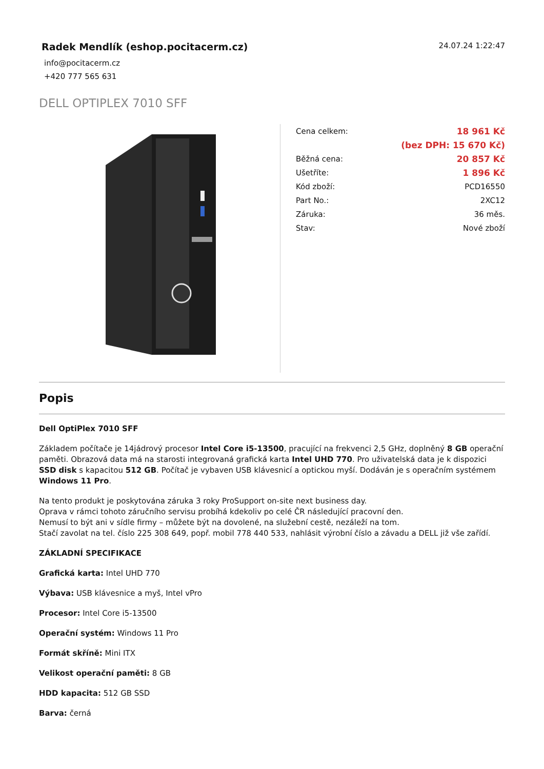Radek Mendlík (eshop.pocitacerm.cz)
info@pocitacerm.cz
+420 777 565 631
24.07.24 1:22:47
DELL OPTIPLEX 7010 SFF
| Cena celkem: | 18 961 Kč |
| | (bez DPH: 15 670 Kč) |
| Běžná cena: | 20 857 Kč |
| Ušetříte: | 1 896 Kč |
| Kód zboží: | PCD16550 |
| Part No.: | 2XC12 |
| Záruka: | 36 měs. |
| Stav: | Nové zboží |
Popis
Dell OptiPlex 7010 SFF
Základem počítače je 14jádrový procesor Intel Core i5-13500, pracující na frekvenci 2,5 GHz, doplněný 8 GB operační paměti. Obrazová data má na starosti integrovaná grafická karta Intel UHD 770. Pro uživatelská data je k dispozici SSD disk s kapacitou 512 GB. Počítač je vybaven USB klávesnicí a optickou myší. Dodáván je s operačním systémem Windows 11 Pro.
Na tento produkt je poskytována záruka 3 roky ProSupport on-site next business day.
Oprava v rámci tohoto záručního servisu probíhá kdekoliv po celé ČR následující pracovní den.
Nemusí to být ani v sídle firmy – můžete být na dovolené, na služební cestě, nezáleží na tom.
Stačí zavolat na tel. číslo 225 308 649, popř. mobil 778 440 533, nahlásit výrobní číslo a závadu a DELL již vše zařídí.
ZÁKLADNÍ SPECIFIKACE
Grafická karta: Intel UHD 770
Výbava: USB klávesnice a myš, Intel vPro
Procesor: Intel Core i5-13500
Operační systém: Windows 11 Pro
Formát skříně: Mini ITX
Velikost operační paměti: 8 GB
HDD kapacita: 512 GB SSD
Barva: černá